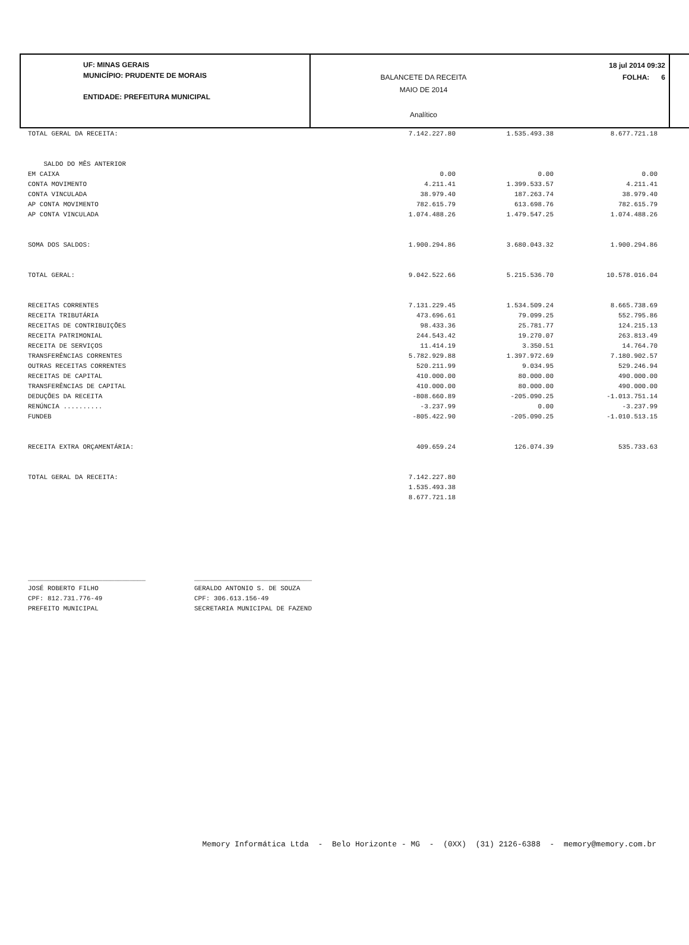UF: MINAS GERAIS
MUNICÍPIO: PRUDENTE DE MORAIS
ENTIDADE: PREFEITURA MUNICIPAL
BALANCETE DA RECEITA
MAIO DE 2014
Analítico
18 jul 2014 09:32
FOLHA: 6
| TOTAL GERAL DA RECEITA: | 7.142.227.80 | 1.535.493.38 | 8.677.721.18 |
| SALDO DO MÊS ANTERIOR | | | |
| EM CAIXA | 0.00 | 0.00 | 0.00 |
| CONTA MOVIMENTO | 4.211.41 | 1.399.533.57 | 4.211.41 |
| CONTA VINCULADA | 38.979.40 | 187.263.74 | 38.979.40 |
| AP CONTA MOVIMENTO | 782.615.79 | 613.698.76 | 782.615.79 |
| AP CONTA VINCULADA | 1.074.488.26 | 1.479.547.25 | 1.074.488.26 |
| SOMA DOS SALDOS: | 1.900.294.86 | 3.680.043.32 | 1.900.294.86 |
| TOTAL GERAL: | 9.042.522.66 | 5.215.536.70 | 10.578.016.04 |
| RECEITAS CORRENTES | 7.131.229.45 | 1.534.509.24 | 8.665.738.69 |
| RECEITA TRIBUTÁRIA | 473.696.61 | 79.099.25 | 552.795.86 |
| RECEITAS DE CONTRIBUIÇÕES | 98.433.36 | 25.781.77 | 124.215.13 |
| RECEITA PATRIMONIAL | 244.543.42 | 19.270.07 | 263.813.49 |
| RECEITA DE SERVIÇOS | 11.414.19 | 3.350.51 | 14.764.70 |
| TRANSFERÊNCIAS CORRENTES | 5.782.929.88 | 1.397.972.69 | 7.180.902.57 |
| OUTRAS RECEITAS CORRENTES | 520.211.99 | 9.034.95 | 529.246.94 |
| RECEITAS DE CAPITAL | 410.000.00 | 80.000.00 | 490.000.00 |
| TRANSFERÊNCIAS DE CAPITAL | 410.000.00 | 80.000.00 | 490.000.00 |
| DEDUÇÕES DA RECEITA | -808.660.89 | -205.090.25 | -1.013.751.14 |
| RENÚNCIA .......... | -3.237.99 | 0.00 | -3.237.99 |
| FUNDEB | -805.422.90 | -205.090.25 | -1.010.513.15 |
| RECEITA EXTRA ORÇAMENTÁRIA: | 409.659.24 | 126.074.39 | 535.733.63 |
| TOTAL GERAL DA RECEITA: | 7.142.227.80 | | |
| | 1.535.493.38 | | |
| | 8.677.721.18 | | |
______________________________
JOSÉ ROBERTO FILHO
CPF: 812.731.776-49
PREFEITO MUNICIPAL
______________________________
GERALDO ANTONIO S. DE SOUZA
CPF: 306.613.156-49
SECRETARIA MUNICIPAL DE FAZEND
Memory Informática Ltda - Belo Horizonte - MG - (0XX) (31) 2126-6388 - memory@memory.com.br